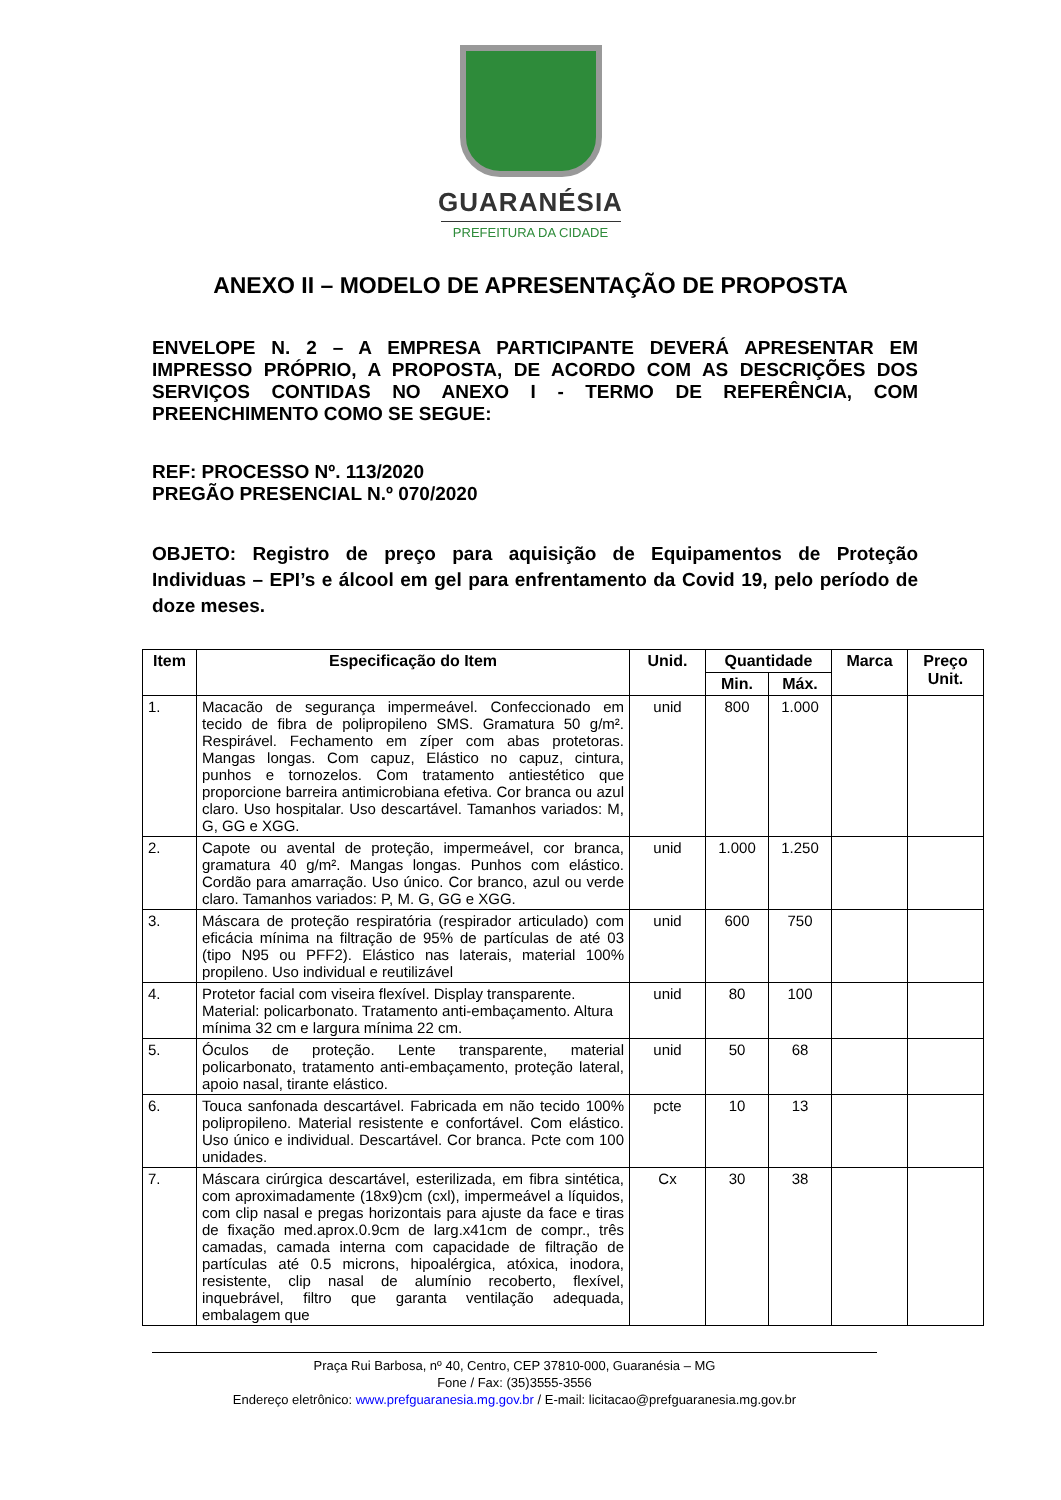GUARANÉSIA
PREFEITURA DA CIDADE
ANEXO II – MODELO DE APRESENTAÇÃO DE PROPOSTA
ENVELOPE N. 2 – A EMPRESA PARTICIPANTE DEVERÁ APRESENTAR EM IMPRESSO PRÓPRIO, A PROPOSTA, DE ACORDO COM AS DESCRIÇÕES DOS SERVIÇOS CONTIDAS NO ANEXO I - TERMO DE REFERÊNCIA, COM PREENCHIMENTO COMO SE SEGUE:
REF: PROCESSO Nº. 113/2020
PREGÃO PRESENCIAL N.º 070/2020
OBJETO: Registro de preço para aquisição de Equipamentos de Proteção Individuas – EPI’s e álcool em gel para enfrentamento da Covid 19, pelo período de doze meses.
| Item | Especificação do Item | Unid. | Quantidade | | Marca | Preço Unit. |
| --- | --- | --- | --- | --- | --- | --- |
| | | | Min. | Máx. | | |
| 1. | Macacão de segurança impermeável. Confeccionado em tecido de fibra de polipropileno SMS. Gramatura 50 g/m². Respirável. Fechamento em zíper com abas protetoras. Mangas longas. Com capuz, Elástico no capuz, cintura, punhos e tornozelos. Com tratamento antiestético que proporcione barreira antimicrobiana efetiva. Cor branca ou azul claro. Uso hospitalar. Uso descartável. Tamanhos variados: M, G, GG e XGG. | unid | 800 | 1.000 | | |
| 2. | Capote ou avental de proteção, impermeável, cor branca, gramatura 40 g/m². Mangas longas. Punhos com elástico. Cordão para amarração. Uso único. Cor branco, azul ou verde claro. Tamanhos variados: P, M. G, GG e XGG. | unid | 1.000 | 1.250 | | |
| 3. | Máscara de proteção respiratória (respirador articulado) com eficácia mínima na filtração de 95% de partículas de até 03 (tipo N95 ou PFF2). Elástico nas laterais, material 100% propileno. Uso individual e reutilizável | unid | 600 | 750 | | |
| 4. | Protetor facial com viseira flexível. Display transparente. Material: policarbonato. Tratamento anti-embaçamento. Altura mínima 32 cm e largura mínima 22 cm. | unid | 80 | 100 | | |
| 5. | Óculos de proteção. Lente transparente, material policarbonato, tratamento anti-embaçamento, proteção lateral, apoio nasal, tirante elástico. | unid | 50 | 68 | | |
| 6. | Touca sanfonada descartável. Fabricada em não tecido 100% polipropileno. Material resistente e confortável. Com elástico. Uso único e individual. Descartável. Cor branca. Pcte com 100 unidades. | pcte | 10 | 13 | | |
| 7. | Máscara cirúrgica descartável, esterilizada, em fibra sintética, com aproximadamente (18x9)cm (cxl), impermeável a líquidos, com clip nasal e pregas horizontais para ajuste da face e tiras de fixação med.aprox.0.9cm de larg.x41cm de compr., três camadas, camada interna com capacidade de filtração de partículas até 0.5 microns, hipoalérgica, atóxica, inodora, resistente, clip nasal de alumínio recoberto, flexível, inquebrável, filtro que garanta ventilação adequada, embalagem que | Cx | 30 | 38 | | |
Praça Rui Barbosa, nº 40, Centro, CEP 37810-000, Guaranésia – MG
Fone / Fax: (35)3555-3556
Endereço eletrônico: www.prefguaranesia.mg.gov.br / E-mail: licitacao@prefguaranesia.mg.gov.br